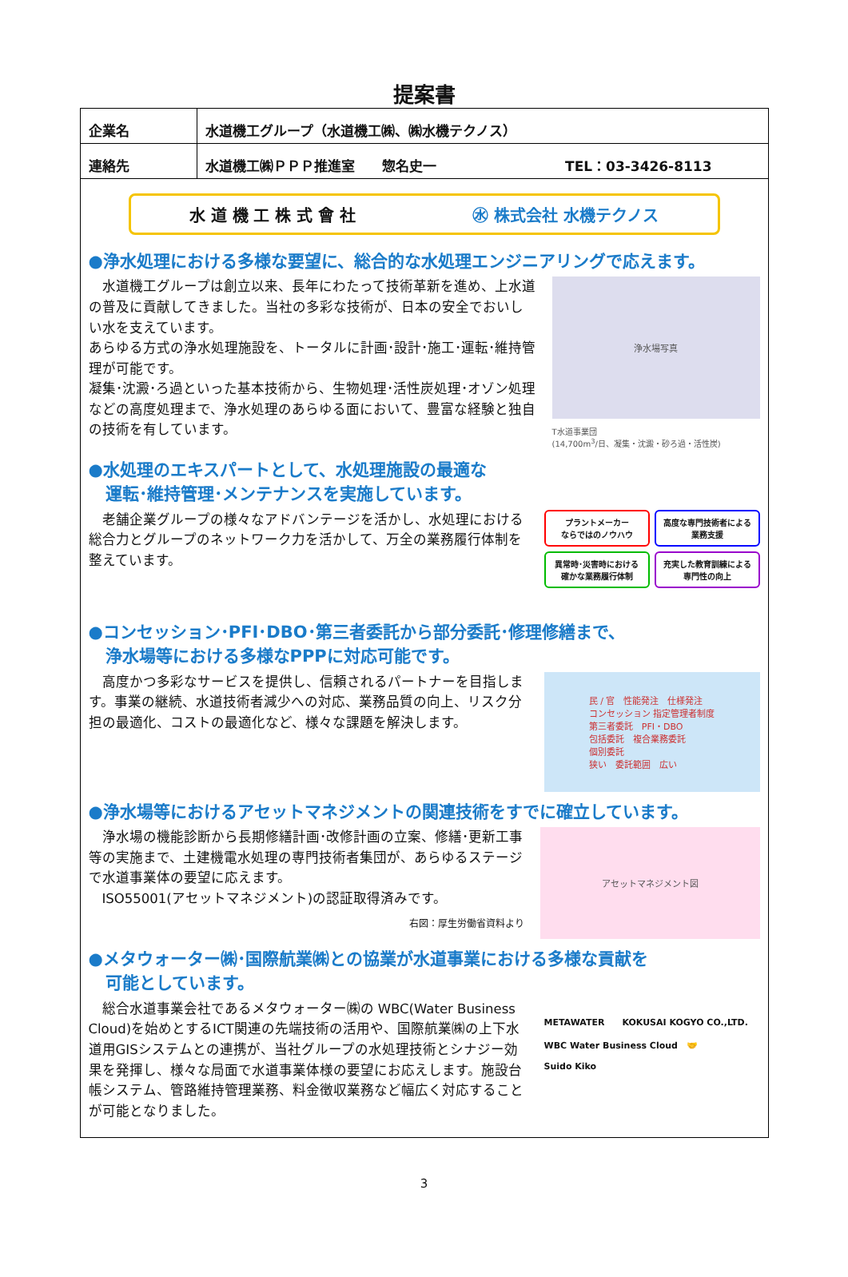提案書
| 企業名 | 水道機工グループ（水道機工㈱、㈱水機テクノス） |
| 連絡先 | 水道機工㈱ＰＰＰ推進室 惣名史一 TEL：03-3426-8113 |
水 道 機 工 株 式 會 社 ㊌ 株式会社 水機テクノス
●浄水処理における多様な要望に、総合的な水処理エンジニアリングで応えます。
　水道機工グループは創立以来、長年にわたって技術革新を進め、上水道の普及に貢献してきました。当社の多彩な技術が、日本の安全でおいしい水を支えています。
あらゆる方式の浄水処理施設を、トータルに計画･設計･施工･運転･維持管理が可能です。
凝集･沈澱･ろ過といった基本技術から、生物処理･活性炭処理･オゾン処理などの高度処理まで、浄水処理のあらゆる面において、豊富な経験と独自の技術を有しています。
浄水場写真
T水道事業団
(14,700m<sup>3</sup>/日、凝集・沈澱・砂ろ過・活性炭)
●水処理のエキスパートとして、水処理施設の最適な
　運転･維持管理･メンテナンスを実施しています。
　老舗企業グループの様々なアドバンテージを活かし、水処理における総合力とグループのネットワーク力を活かして、万全の業務履行体制を整えています。
プラントメーカー
ならではのノウハウ
高度な専門技術者による
業務支援
異常時･災害時における
確かな業務履行体制
充実した教育訓練による
専門性の向上
●コンセッション･PFI･DBO･第三者委託から部分委託･修理修繕まで、
　浄水場等における多様なPPPに対応可能です。
　高度かつ多彩なサービスを提供し、信頼されるパートナーを目指します。事業の継続、水道技術者減少への対応、業務品質の向上、リスク分担の最適化、コストの最適化など、様々な課題を解決します。
民 / 官　性能発注　仕様発注
コンセッション 指定管理者制度
第三者委託　PFI・DBO
包括委託　複合業務委託
個別委託
狭い　委託範囲　広い
●浄水場等におけるアセットマネジメントの関連技術をすでに確立しています。
　浄水場の機能診断から長期修繕計画･改修計画の立案、修繕･更新工事等の実施まで、土建機電水処理の専門技術者集団が、あらゆるステージで水道事業体の要望に応えます。
　ISO55001(アセットマネジメント)の認証取得済みです。
右図：厚生労働省資料より
アセットマネジメント図
●メタウォーター㈱･国際航業㈱との協業が水道事業における多様な貢献を
　可能としています。
　総合水道事業会社であるメタウォーター㈱の WBC(Water Business Cloud)を始めとするICT関連の先端技術の活用や、国際航業㈱の上下水道用GISシステムとの連携が、当社グループの水処理技術とシナジー効果を発揮し、様々な局面で水道事業体様の要望にお応えします。施設台帳システム、管路維持管理業務、料金徴収業務など幅広く対応することが可能となりました。
METAWATER　　KOKUSAI KOGYO CO.,LTD.
WBC Water Business Cloud　🤝
Suido Kiko
3